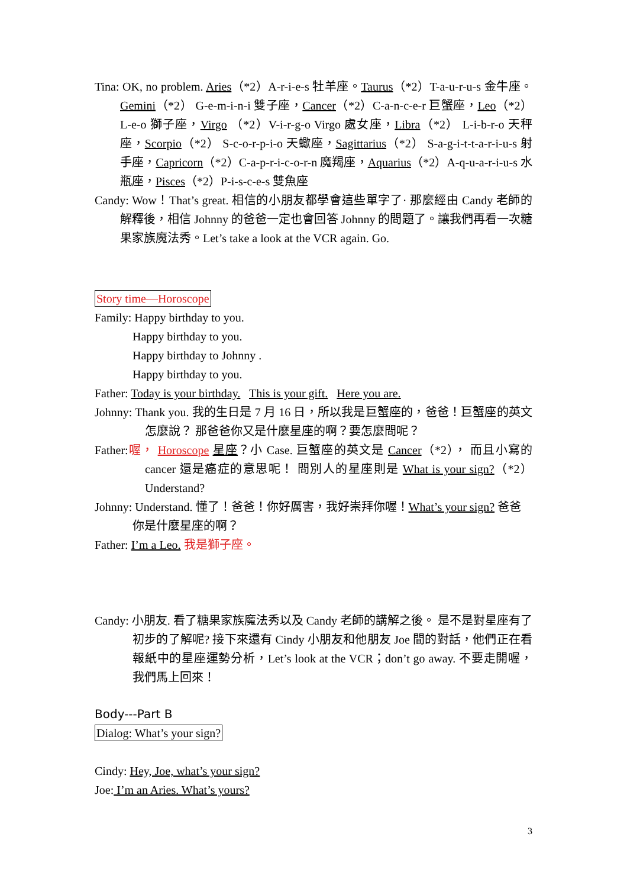Tina: OK, no problem. Aries（*2）A-r-i-e-s 牡羊座。Taurus（*2）T-a-u-r-u-s 金牛座。Gemini（*2） G-e-m-i-n-i 雙子座，Cancer（*2）C-a-n-c-e-r 巨蟹座，Leo（*2） L-e-o 獅子座，Virgo （*2）V-i-r-g-o Virgo 處女座，Libra（*2） L-i-b-r-o 天秤座，Scorpio（*2） S-c-o-r-p-i-o 天蠍座，Sagittarius（*2） S-a-g-i-t-t-a-r-i-u-s 射手座，Capricorn（*2）C-a-p-r-i-c-o-r-n 魔羯座，Aquarius（*2）A-q-u-a-r-i-u-s 水瓶座，Pisces（*2）P-i-s-c-e-s 雙魚座
Candy: Wow！That’s great. 相信的小朋友都學會這些單字了· 那麼經由 Candy 老師的解釋後，相信 Johnny 的爸爸一定也會回答 Johnny 的問題了。讓我們再看一次糖果家族魔法秀。Let’s take a look at the VCR again. Go.
Story time—Horoscope
Family: Happy birthday to you.
Happy birthday to you.
Happy birthday to Johnny .
Happy birthday to you.
Father: Today is your birthday. This is your gift. Here you are.
Johnny: Thank you. 我的生日是 7 月 16 日，所以我是巨蟹座的，爸爸！巨蟹座的英文怎麼說？ 那爸爸你又是什麼星座的啊？要怎麼問呢？
Father:喔， Horoscope 星座？小 Case. 巨蟹座的英文是 Cancer（*2）， 而且小寫的 cancer 還是癌症的意思呢！ 問別人的星座則是 What is your sign?（*2）Understand?
Johnny: Understand. 懂了！爸爸！你好厲害，我好崇拜你喔！What’s your sign? 爸爸你是什麼星座的啊？
Father: I’m a Leo. 我是獅子座。
Candy: 小朋友. 看了糖果家族魔法秀以及 Candy 老師的講解之後。 是不是對星座有了初步的了解呢? 接下來還有 Cindy 小朋友和他朋友 Joe 間的對話，他們正在看報紙中的星座運勢分析，Let’s look at the VCR；don’t go away. 不要走開喔，我們馬上回來！
Body---Part B
Dialog: What’s your sign?
Cindy: Hey, Joe, what’s your sign?
Joe: I’m an Aries. What’s yours?
3